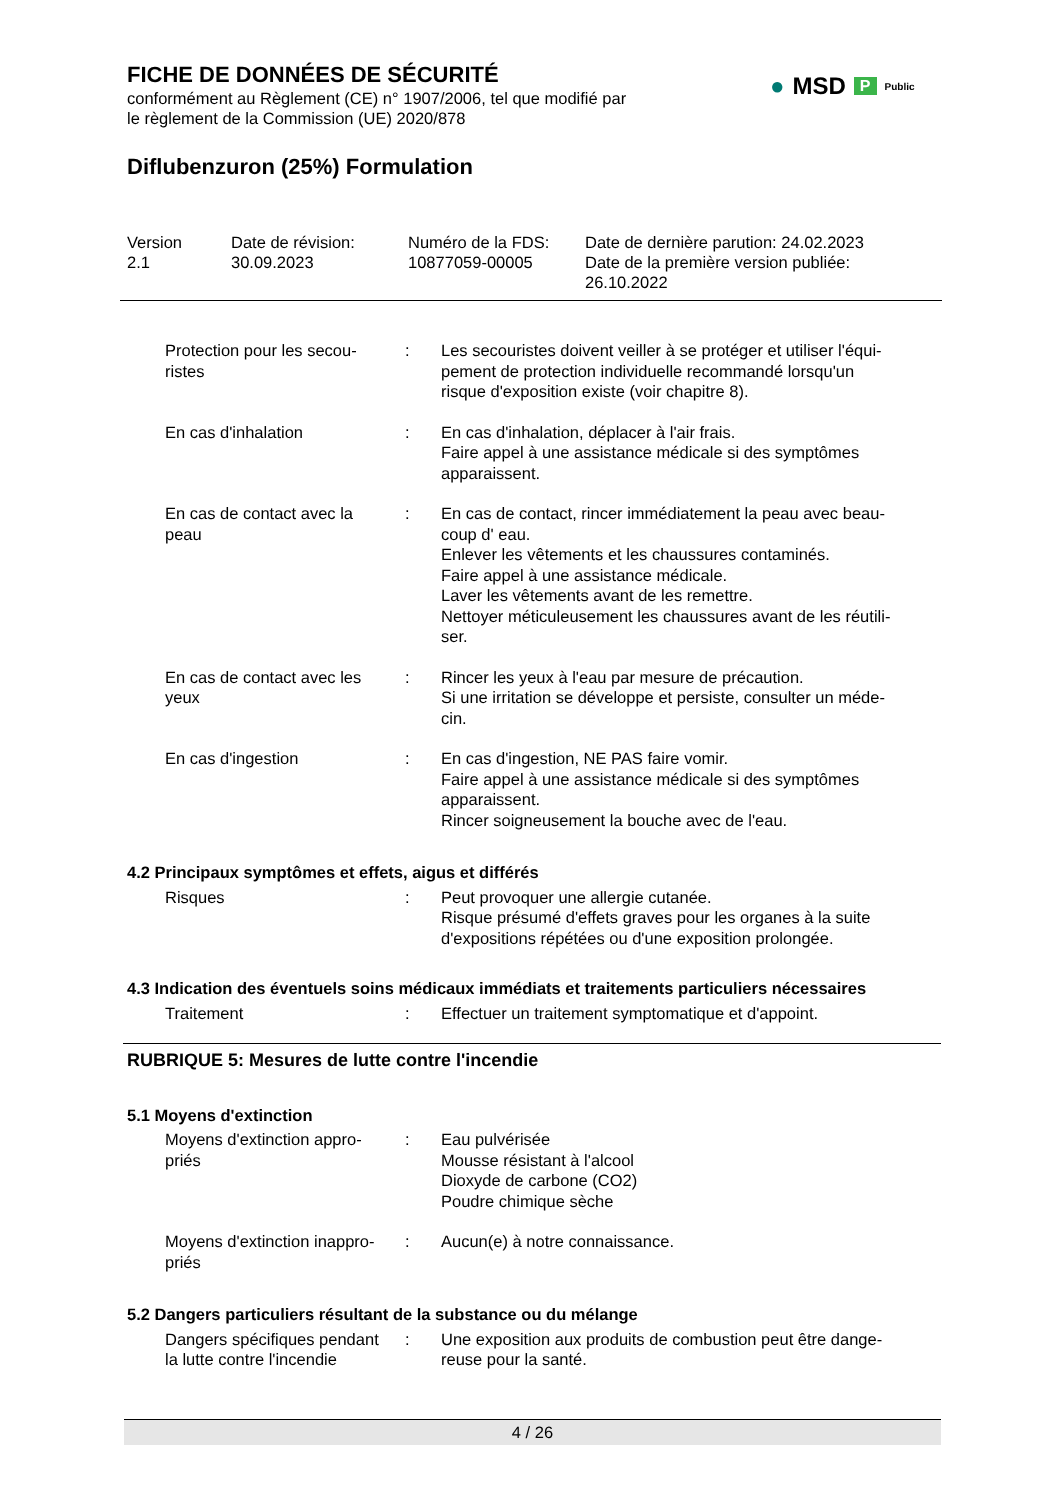FICHE DE DONNÉES DE SÉCURITÉ
conformément au Règlement (CE) n° 1907/2006, tel que modifié par
le règlement de la Commission (UE) 2020/878
Diflubenzuron (25%) Formulation
● MSD P Public
Version
2.1
Date de révision:
30.09.2023
Numéro de la FDS:
10877059-00005
Date de dernière parution: 24.02.2023
Date de la première version publiée:
26.10.2022
Protection pour les secou-
ristes
: Les secouristes doivent veiller à se protéger et utiliser l'équi-
pement de protection individuelle recommandé lorsqu'un
risque d'exposition existe (voir chapitre 8).
En cas d'inhalation : En cas d'inhalation, déplacer à l'air frais.
Faire appel à une assistance médicale si des symptômes
apparaissent.
En cas de contact avec la
peau
: En cas de contact, rincer immédiatement la peau avec beau-
coup d' eau.
Enlever les vêtements et les chaussures contaminés.
Faire appel à une assistance médicale.
Laver les vêtements avant de les remettre.
Nettoyer méticuleusement les chaussures avant de les réutili-
ser.
En cas de contact avec les
yeux
: Rincer les yeux à l'eau par mesure de précaution.
Si une irritation se développe et persiste, consulter un méde-
cin.
En cas d'ingestion : En cas d'ingestion, NE PAS faire vomir.
Faire appel à une assistance médicale si des symptômes
apparaissent.
Rincer soigneusement la bouche avec de l'eau.
4.2 Principaux symptômes et effets, aigus et différés
Risques : Peut provoquer une allergie cutanée.
Risque présumé d'effets graves pour les organes à la suite
d'expositions répétées ou d'une exposition prolongée.
4.3 Indication des éventuels soins médicaux immédiats et traitements particuliers nécessaires
Traitement : Effectuer un traitement symptomatique et d'appoint.
RUBRIQUE 5: Mesures de lutte contre l'incendie
5.1 Moyens d'extinction
Moyens d'extinction appro-
priés
: Eau pulvérisée
Mousse résistant à l'alcool
Dioxyde de carbone (CO2)
Poudre chimique sèche
Moyens d'extinction inappro-
priés
: Aucun(e) à notre connaissance.
5.2 Dangers particuliers résultant de la substance ou du mélange
Dangers spécifiques pendant
la lutte contre l'incendie
: Une exposition aux produits de combustion peut être dange-
reuse pour la santé.
4 / 26